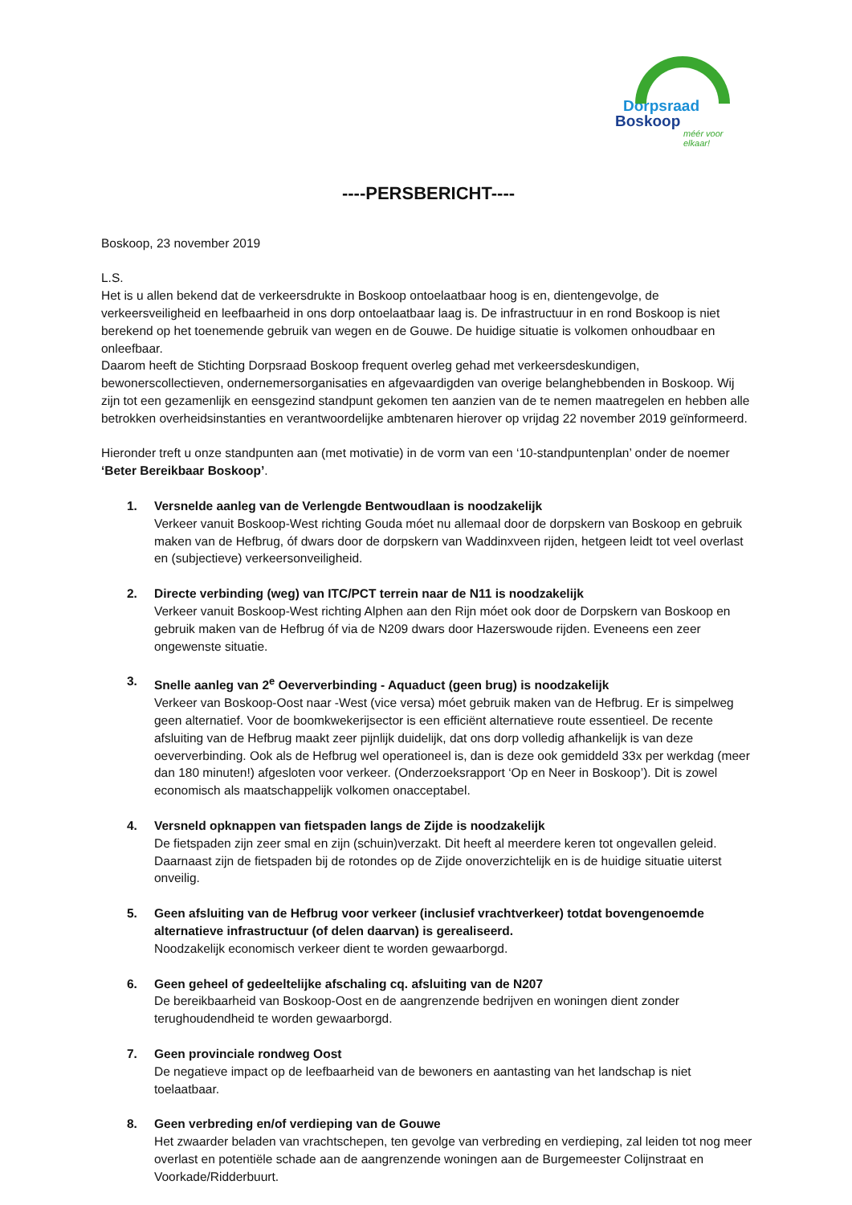Dorpsraad
Boskoop
méér voor elkaar!
----PERSBERICHT----
Boskoop, 23 november 2019
L.S.
Het is u allen bekend dat de verkeersdrukte in Boskoop ontoelaatbaar hoog is en, dientengevolge, de verkeersveiligheid en leefbaarheid in ons dorp ontoelaatbaar laag is. De infrastructuur in en rond Boskoop is niet berekend op het toenemende gebruik van wegen en de Gouwe. De huidige situatie is volkomen onhoudbaar en onleefbaar.
Daarom heeft de Stichting Dorpsraad Boskoop frequent overleg gehad met verkeersdeskundigen, bewonerscollectieven, ondernemersorganisaties en afgevaardigden van overige belanghebbenden in Boskoop. Wij zijn tot een gezamenlijk en eensgezind standpunt gekomen ten aanzien van de te nemen maatregelen en hebben alle betrokken overheidsinstanties en verantwoordelijke ambtenaren hierover op vrijdag 22 november 2019 geïnformeerd.
Hieronder treft u onze standpunten aan (met motivatie) in de vorm van een ‘10-standpuntenplan’ onder de noemer ‘Beter Bereikbaar Boskoop’.
1. Versnelde aanleg van de Verlengde Bentwoudlaan is noodzakelijk
Verkeer vanuit Boskoop-West richting Gouda móet nu allemaal door de dorpskern van Boskoop en gebruik maken van de Hefbrug, óf dwars door de dorpskern van Waddinxveen rijden, hetgeen leidt tot veel overlast en (subjectieve) verkeersonveiligheid.
2. Directe verbinding (weg) van ITC/PCT terrein naar de N11 is noodzakelijk
Verkeer vanuit Boskoop-West richting Alphen aan den Rijn móet ook door de Dorpskern van Boskoop en gebruik maken van de Hefbrug óf via de N209 dwars door Hazerswoude rijden. Eveneens een zeer ongewenste situatie.
3. Snelle aanleg van 2<sup>e</sup> Oeververbinding - Aquaduct (geen brug) is noodzakelijk
Verkeer van Boskoop-Oost naar -West (vice versa) móet gebruik maken van de Hefbrug. Er is simpelweg geen alternatief. Voor de boomkwekerijsector is een efficiënt alternatieve route essentieel. De recente afsluiting van de Hefbrug maakt zeer pijnlijk duidelijk, dat ons dorp volledig afhankelijk is van deze oeververbinding. Ook als de Hefbrug wel operationeel is, dan is deze ook gemiddeld 33x per werkdag (meer dan 180 minuten!) afgesloten voor verkeer. (Onderzoeksrapport ‘Op en Neer in Boskoop’). Dit is zowel economisch als maatschappelijk volkomen onacceptabel.
4. Versneld opknappen van fietspaden langs de Zijde is noodzakelijk
De fietspaden zijn zeer smal en zijn (schuin)verzakt. Dit heeft al meerdere keren tot ongevallen geleid. Daarnaast zijn de fietspaden bij de rotondes op de Zijde onoverzichtelijk en is de huidige situatie uiterst onveilig.
5. Geen afsluiting van de Hefbrug voor verkeer (inclusief vrachtverkeer) totdat bovengenoemde alternatieve infrastructuur (of delen daarvan) is gerealiseerd.
Noodzakelijk economisch verkeer dient te worden gewaarborgd.
6. Geen geheel of gedeeltelijke afschaling cq. afsluiting van de N207
De bereikbaarheid van Boskoop-Oost en de aangrenzende bedrijven en woningen dient zonder terughoudendheid te worden gewaarborgd.
7. Geen provinciale rondweg Oost
De negatieve impact op de leefbaarheid van de bewoners en aantasting van het landschap is niet toelaatbaar.
8. Geen verbreding en/of verdieping van de Gouwe
Het zwaarder beladen van vrachtschepen, ten gevolge van verbreding en verdieping, zal leiden tot nog meer overlast en potentiële schade aan de aangrenzende woningen aan de Burgemeester Colijnstraat en Voorkade/Ridderbuurt.